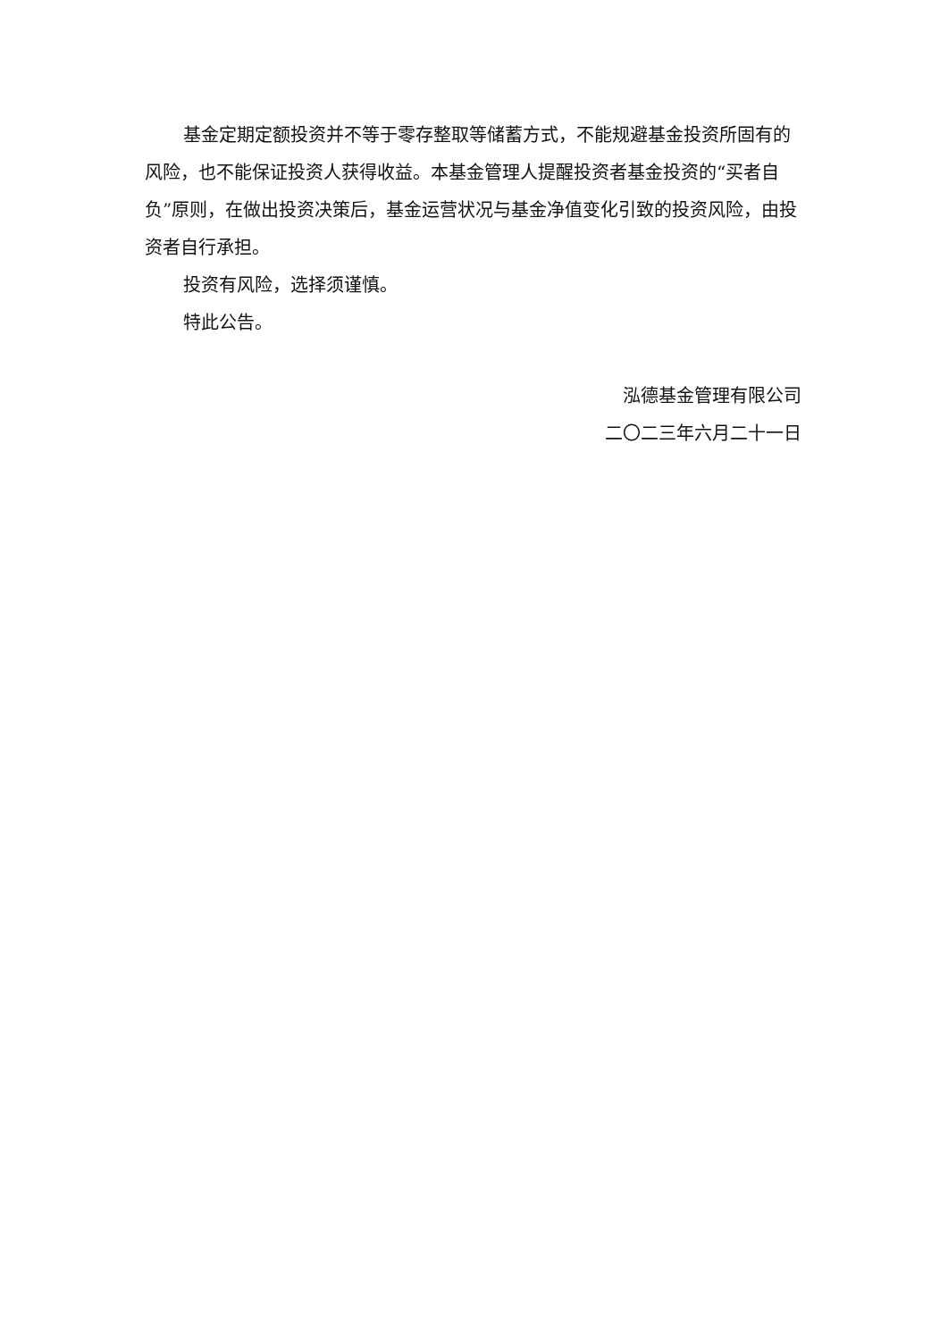基金定期定额投资并不等于零存整取等储蓄方式，不能规避基金投资所固有的风险，也不能保证投资人获得收益。本基金管理人提醒投资者基金投资的“买者自负”原则，在做出投资决策后，基金运营状况与基金净值变化引致的投资风险，由投资者自行承担。
投资有风险，选择须谨慎。
特此公告。
泓德基金管理有限公司
二〇二三年六月二十一日